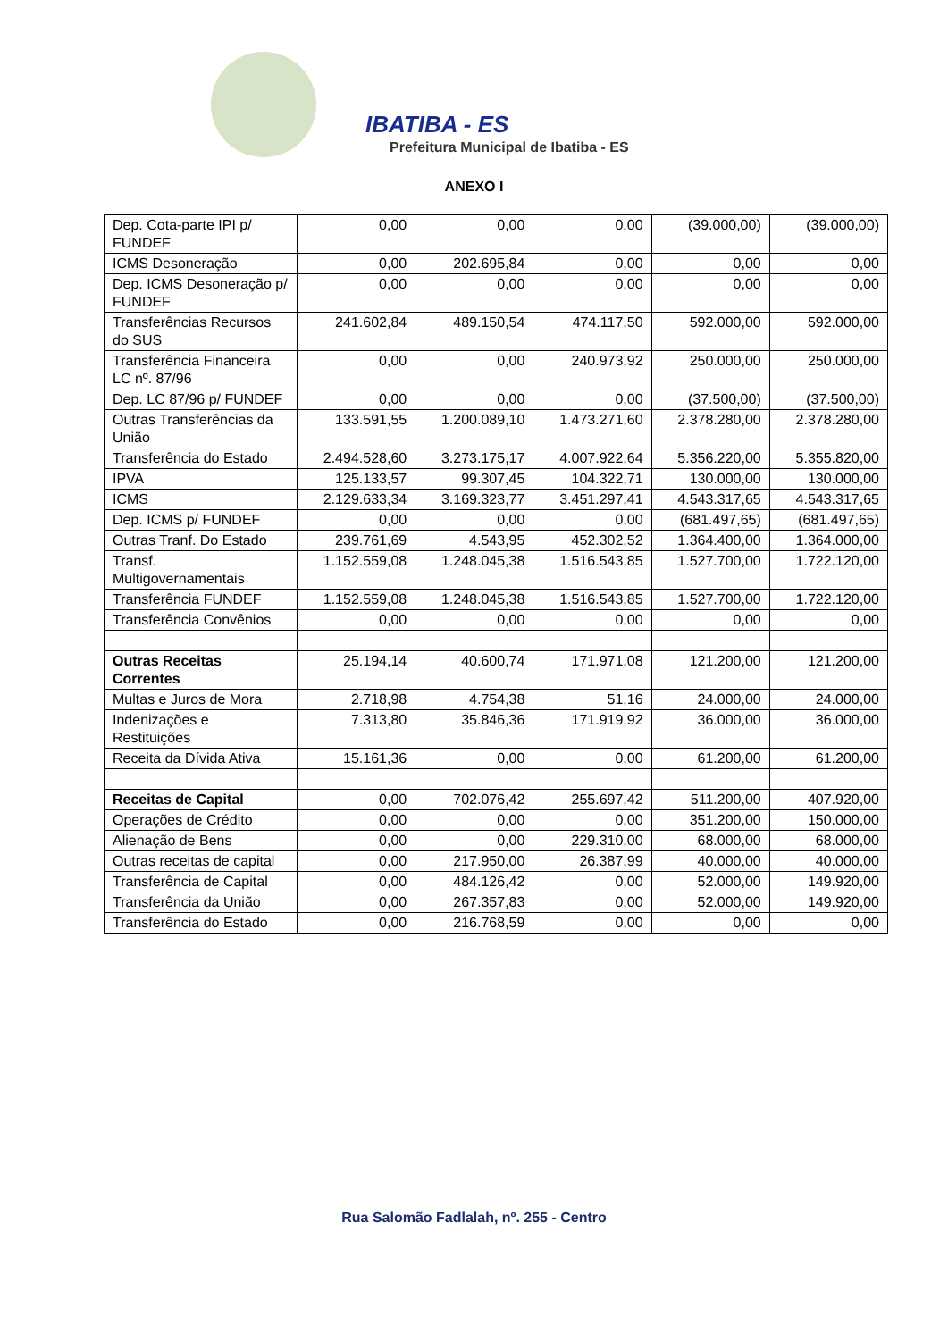IBATIBA - ES
Prefeitura Municipal de Ibatiba - ES
ANEXO I
| Dep. Cota-parte IPI p/ FUNDEF | 0,00 | 0,00 | 0,00 | (39.000,00) | (39.000,00) |
| ICMS Desoneração | 0,00 | 202.695,84 | 0,00 | 0,00 | 0,00 |
| Dep. ICMS Desoneração p/ FUNDEF | 0,00 | 0,00 | 0,00 | 0,00 | 0,00 |
| Transferências Recursos do SUS | 241.602,84 | 489.150,54 | 474.117,50 | 592.000,00 | 592.000,00 |
| Transferência Financeira LC nº. 87/96 | 0,00 | 0,00 | 240.973,92 | 250.000,00 | 250.000,00 |
| Dep. LC 87/96 p/ FUNDEF | 0,00 | 0,00 | 0,00 | (37.500,00) | (37.500,00) |
| Outras Transferências da União | 133.591,55 | 1.200.089,10 | 1.473.271,60 | 2.378.280,00 | 2.378.280,00 |
| Transferência do Estado | 2.494.528,60 | 3.273.175,17 | 4.007.922,64 | 5.356.220,00 | 5.355.820,00 |
| IPVA | 125.133,57 | 99.307,45 | 104.322,71 | 130.000,00 | 130.000,00 |
| ICMS | 2.129.633,34 | 3.169.323,77 | 3.451.297,41 | 4.543.317,65 | 4.543.317,65 |
| Dep. ICMS p/ FUNDEF | 0,00 | 0,00 | 0,00 | (681.497,65) | (681.497,65) |
| Outras Tranf. Do Estado | 239.761,69 | 4.543,95 | 452.302,52 | 1.364.400,00 | 1.364.000,00 |
| Transf. Multigovernamentais | 1.152.559,08 | 1.248.045,38 | 1.516.543,85 | 1.527.700,00 | 1.722.120,00 |
| Transferência FUNDEF | 1.152.559,08 | 1.248.045,38 | 1.516.543,85 | 1.527.700,00 | 1.722.120,00 |
| Transferência Convênios | 0,00 | 0,00 | 0,00 | 0,00 | 0,00 |
| Outras Receitas Correntes | 25.194,14 | 40.600,74 | 171.971,08 | 121.200,00 | 121.200,00 |
| Multas e Juros de Mora | 2.718,98 | 4.754,38 | 51,16 | 24.000,00 | 24.000,00 |
| Indenizações e Restituições | 7.313,80 | 35.846,36 | 171.919,92 | 36.000,00 | 36.000,00 |
| Receita da Dívida Ativa | 15.161,36 | 0,00 | 0,00 | 61.200,00 | 61.200,00 |
| Receitas de Capital | 0,00 | 702.076,42 | 255.697,42 | 511.200,00 | 407.920,00 |
| Operações de Crédito | 0,00 | 0,00 | 0,00 | 351.200,00 | 150.000,00 |
| Alienação de Bens | 0,00 | 0,00 | 229.310,00 | 68.000,00 | 68.000,00 |
| Outras receitas de capital | 0,00 | 217.950,00 | 26.387,99 | 40.000,00 | 40.000,00 |
| Transferência de Capital | 0,00 | 484.126,42 | 0,00 | 52.000,00 | 149.920,00 |
| Transferência da União | 0,00 | 267.357,83 | 0,00 | 52.000,00 | 149.920,00 |
| Transferência do Estado | 0,00 | 216.768,59 | 0,00 | 0,00 | 0,00 |
Rua Salomão Fadlalah, nº. 255 - Centro